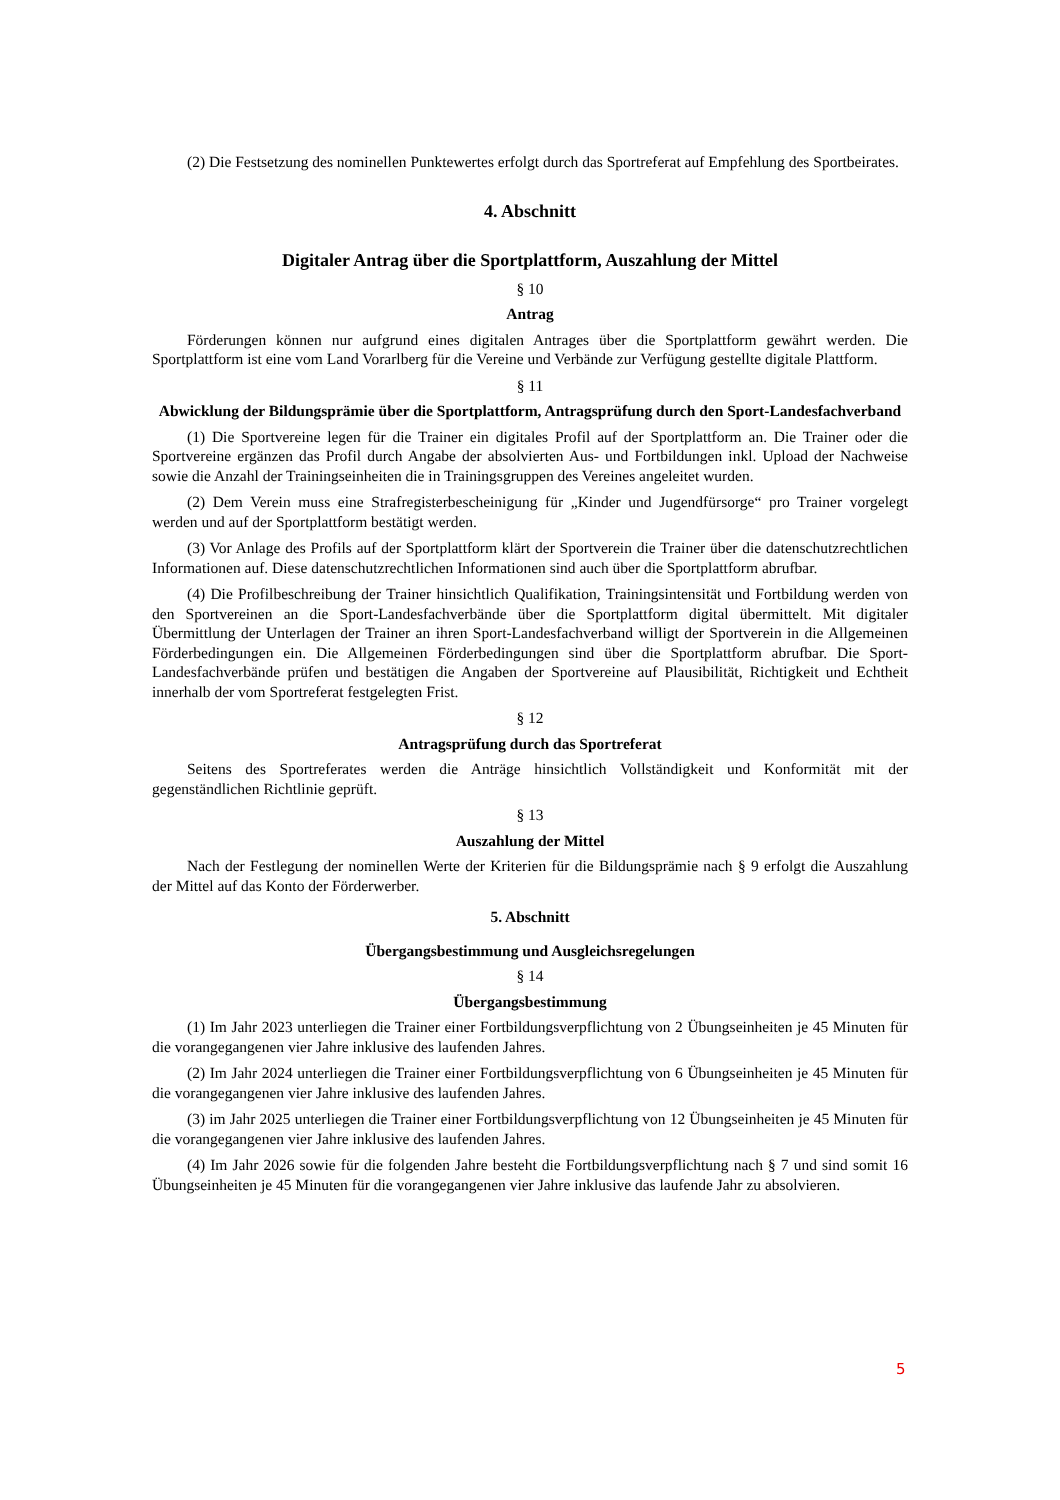(2) Die Festsetzung des nominellen Punktewertes erfolgt durch das Sportreferat auf Empfehlung des Sportbeirates.
4. Abschnitt
Digitaler Antrag über die Sportplattform, Auszahlung der Mittel
§ 10
Antrag
Förderungen können nur aufgrund eines digitalen Antrages über die Sportplattform gewährt werden. Die Sportplattform ist eine vom Land Vorarlberg für die Vereine und Verbände zur Verfügung gestellte digitale Plattform.
§ 11
Abwicklung der Bildungsprämie über die Sportplattform, Antragsprüfung durch den Sport-Landesfachverband
(1) Die Sportvereine legen für die Trainer ein digitales Profil auf der Sportplattform an. Die Trainer oder die Sportvereine ergänzen das Profil durch Angabe der absolvierten Aus- und Fortbildungen inkl. Upload der Nachweise sowie die Anzahl der Trainingseinheiten die in Trainingsgruppen des Vereines angeleitet wurden.
(2) Dem Verein muss eine Strafregisterbescheinigung für „Kinder und Jugendfürsorge“ pro Trainer vorgelegt werden und auf der Sportplattform bestätigt werden.
(3) Vor Anlage des Profils auf der Sportplattform klärt der Sportverein die Trainer über die datenschutzrechtlichen Informationen auf. Diese datenschutzrechtlichen Informationen sind auch über die Sportplattform abrufbar.
(4) Die Profilbeschreibung der Trainer hinsichtlich Qualifikation, Trainingsintensität und Fortbildung werden von den Sportvereinen an die Sport-Landesfachverbände über die Sportplattform digital übermittelt. Mit digitaler Übermittlung der Unterlagen der Trainer an ihren Sport-Landesfachverband willigt der Sportverein in die Allgemeinen Förderbedingungen ein. Die Allgemeinen Förderbedingungen sind über die Sportplattform abrufbar. Die Sport-Landesfachverbände prüfen und bestätigen die Angaben der Sportvereine auf Plausibilität, Richtigkeit und Echtheit innerhalb der vom Sportreferat festgelegten Frist.
§ 12
Antragsprüfung durch das Sportreferat
Seitens des Sportreferates werden die Anträge hinsichtlich Vollständigkeit und Konformität mit der gegenständlichen Richtlinie geprüft.
§ 13
Auszahlung der Mittel
Nach der Festlegung der nominellen Werte der Kriterien für die Bildungsprämie nach § 9 erfolgt die Auszahlung der Mittel auf das Konto der Förderwerber.
5. Abschnitt
Übergangsbestimmung und Ausgleichsregelungen
§ 14
Übergangsbestimmung
(1) Im Jahr 2023 unterliegen die Trainer einer Fortbildungsverpflichtung von 2 Übungseinheiten je 45 Minuten für die vorangegangenen vier Jahre inklusive des laufenden Jahres.
(2) Im Jahr 2024 unterliegen die Trainer einer Fortbildungsverpflichtung von 6 Übungseinheiten je 45 Minuten für die vorangegangenen vier Jahre inklusive des laufenden Jahres.
(3) im Jahr 2025 unterliegen die Trainer einer Fortbildungsverpflichtung von 12 Übungseinheiten je 45 Minuten für die vorangegangenen vier Jahre inklusive des laufenden Jahres.
(4) Im Jahr 2026 sowie für die folgenden Jahre besteht die Fortbildungsverpflichtung nach § 7 und sind somit 16 Übungseinheiten je 45 Minuten für die vorangegangenen vier Jahre inklusive das laufende Jahr zu absolvieren.
5